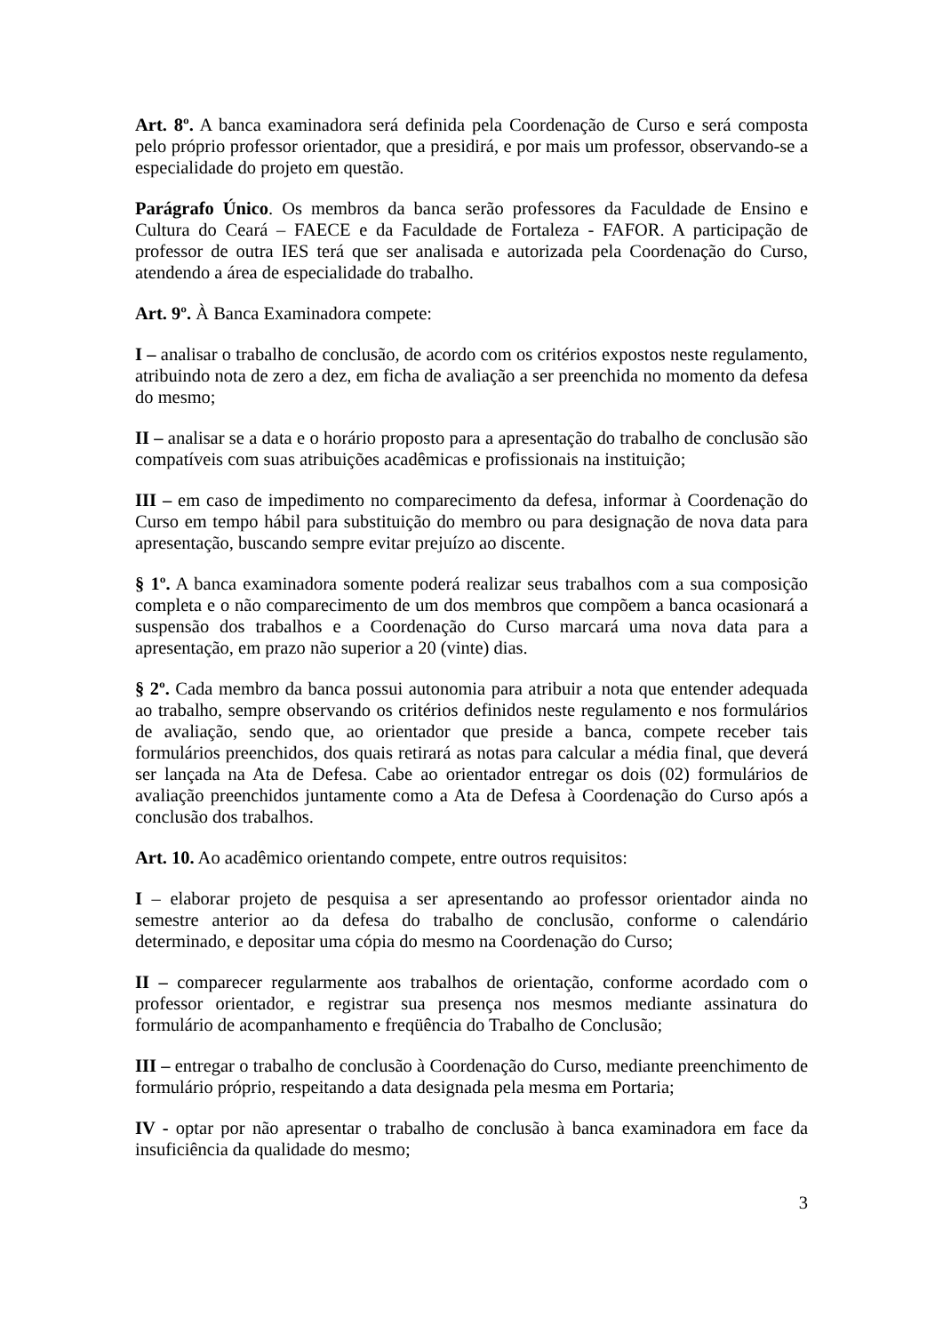Art. 8º. A banca examinadora será definida pela Coordenação de Curso e será composta pelo próprio professor orientador, que a presidirá, e por mais um professor, observando-se a especialidade do projeto em questão.
Parágrafo Único. Os membros da banca serão professores da Faculdade de Ensino e Cultura do Ceará – FAECE e da Faculdade de Fortaleza - FAFOR. A participação de professor de outra IES terá que ser analisada e autorizada pela Coordenação do Curso, atendendo a área de especialidade do trabalho.
Art. 9º. À Banca Examinadora compete:
I – analisar o trabalho de conclusão, de acordo com os critérios expostos neste regulamento, atribuindo nota de zero a dez, em ficha de avaliação a ser preenchida no momento da defesa do mesmo;
II – analisar se a data e o horário proposto para a apresentação do trabalho de conclusão são compatíveis com suas atribuições acadêmicas e profissionais na instituição;
III – em caso de impedimento no comparecimento da defesa, informar à Coordenação do Curso em tempo hábil para substituição do membro ou para designação de nova data para apresentação, buscando sempre evitar prejuízo ao discente.
§ 1º. A banca examinadora somente poderá realizar seus trabalhos com a sua composição completa e o não comparecimento de um dos membros que compõem a banca ocasionará a suspensão dos trabalhos e a Coordenação do Curso marcará uma nova data para a apresentação, em prazo não superior a 20 (vinte) dias.
§ 2º. Cada membro da banca possui autonomia para atribuir a nota que entender adequada ao trabalho, sempre observando os critérios definidos neste regulamento e nos formulários de avaliação, sendo que, ao orientador que preside a banca, compete receber tais formulários preenchidos, dos quais retirará as notas para calcular a média final, que deverá ser lançada na Ata de Defesa. Cabe ao orientador entregar os dois (02) formulários de avaliação preenchidos juntamente como a Ata de Defesa à Coordenação do Curso após a conclusão dos trabalhos.
Art. 10. Ao acadêmico orientando compete, entre outros requisitos:
I – elaborar projeto de pesquisa a ser apresentando ao professor orientador ainda no semestre anterior ao da defesa do trabalho de conclusão, conforme o calendário determinado, e depositar uma cópia do mesmo na Coordenação do Curso;
II – comparecer regularmente aos trabalhos de orientação, conforme acordado com o professor orientador, e registrar sua presença nos mesmos mediante assinatura do formulário de acompanhamento e freqüência do Trabalho de Conclusão;
III – entregar o trabalho de conclusão à Coordenação do Curso, mediante preenchimento de formulário próprio, respeitando a data designada pela mesma em Portaria;
IV - optar por não apresentar o trabalho de conclusão à banca examinadora em face da insuficiência da qualidade do mesmo;
3